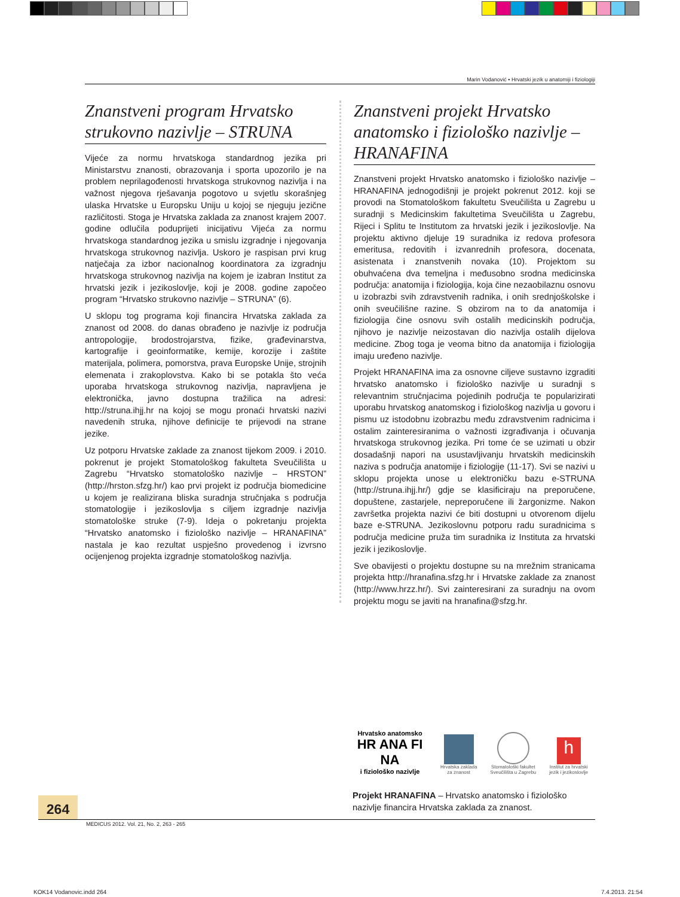Marin Vodanović • Hrvatski jezik u anatomiji i fiziologiji
Znanstveni program Hrvatsko strukovno nazivlje – STRUNA
Vijeće za normu hrvatskoga standardnog jezika pri Ministarstvu znanosti, obrazovanja i sporta upozorilo je na problem neprilagođenosti hrvatskoga strukovnog nazivlja i na važnost njegova rješavanja pogotovo u svjetlu skorašnjeg ulaska Hrvatske u Europsku Uniju u kojoj se njeguju jezične različitosti. Stoga je Hrvatska zaklada za znanost krajem 2007. godine odlučila poduprijeti inicijativu Vijeća za normu hrvatskoga standardnog jezika u smislu izgradnje i njegovanja hrvatskoga strukovnog nazivlja. Uskoro je raspisan prvi krug natječaja za izbor nacionalnog koordinatora za izgradnju hrvatskoga strukovnog nazivlja na kojem je izabran Institut za hrvatski jezik i jezikoslovlje, koji je 2008. godine započeo program “Hrvatsko strukovno nazivlje – STRUNA” (6).
U sklopu tog programa koji financira Hrvatska zaklada za znanost od 2008. do danas obrađeno je nazivlje iz područja antropologije, brodostrojarstva, fizike, građevinarstva, kartografije i geoinformatike, kemije, korozije i zaštite materijala, polimera, pomorstva, prava Europske Unije, strojnih elemenata i zrakoplovstva. Kako bi se potakla što veća uporaba hrvatskoga strukovnog nazivlja, napravljena je elektronička, javno dostupna tražilica na adresi: http://struna.ihjj.hr na kojoj se mogu pronaći hrvatski nazivi navedenih struka, njihove definicije te prijevodi na strane jezike.
Uz potporu Hrvatske zaklade za znanost tijekom 2009. i 2010. pokrenut je projekt Stomatološkog fakulteta Sveučilišta u Zagrebu “Hrvatsko stomatološko nazivlje – HRSTON” (http://hrston.sfzg.hr/) kao prvi projekt iz područja biomedicine u kojem je realizirana bliska suradnja stručnjaka s područja stomatologije i jezikoslovlja s ciljem izgradnje nazivlja stomatološke struke (7-9). Ideja o pokretanju projekta “Hrvatsko anatomsko i fiziološko nazivlje – HRANAFINA” nastala je kao rezultat uspješno provedenog i izvrsno ocijenjenog projekta izgradnje stomatološkog nazivlja.
Znanstveni projekt Hrvatsko anatomsko i fiziološko nazivlje – HRANAFINA
Znanstveni projekt Hrvatsko anatomsko i fiziološko nazivlje – HRANAFINA jednogodišnji je projekt pokrenut 2012. koji se provodi na Stomatološkom fakultetu Sveučilišta u Zagrebu u suradnji s Medicinskim fakultetima Sveučilišta u Zagrebu, Rijeci i Splitu te Institutom za hrvatski jezik i jezikoslovlje. Na projektu aktivno djeluje 19 suradnika iz redova profesora emeritusa, redovitih i izvanrednih profesora, docenata, asistenata i znanstvenih novaka (10). Projektom su obuhvaćena dva temeljna i međusobno srodna medicinska područja: anatomija i fiziologija, koja čine nezaobilaznu osnovu u izobrazbi svih zdravstvenih radnika, i onih srednjoškolske i onih sveučilišne razine. S obzirom na to da anatomija i fiziologija čine osnovu svih ostalih medicinskih područja, njihovo je nazivlje neizostavan dio nazivlja ostalih dijelova medicine. Zbog toga je veoma bitno da anatomija i fiziologija imaju uređeno nazivlje.
Projekt HRANAFINA ima za osnovne ciljeve sustavno izgraditi hrvatsko anatomsko i fiziološko nazivlje u suradnji s relevantnim stručnjacima pojedinih područja te popularizirati uporabu hrvatskog anatomskog i fiziološkog nazivlja u govoru i pismu uz istodobnu izobrazbu među zdravstvenim radnicima i ostalim zainteresiranima o važnosti izgrađivanja i očuvanja hrvatskoga strukovnog jezika. Pri tome će se uzimati u obzir dosadašnji napori na usustavljivanju hrvatskih medicinskih naziva s područja anatomije i fiziologije (11-17). Svi se nazivi u sklopu projekta unose u elektroničku bazu e-STRUNA (http://struna.ihjj.hr/) gdje se klasificiraju na preporučene, dopuštene, zastarjele, nepreporučene ili žargonizme. Nakon završetka projekta nazivi će biti dostupni u otvorenom dijelu baze e-STRUNA. Jezikoslovnu potporu radu suradnicima s područja medicine pruža tim suradnika iz Instituta za hrvatski jezik i jezikoslovlje.
Sve obavijesti o projektu dostupne su na mrežnim stranicama projekta http://hranafina.sfzg.hr i Hrvatske zaklade za znanost (http://www.hrzz.hr/). Svi zainteresirani za suradnju na ovom projektu mogu se javiti na hranafina@sfzg.hr.
Hrvatsko anatomsko
HR ANA FI NA
i fiziološko nazivlje
Hrvatska zaklada
za znanost
Stomatološki fakultet
Sveučilišta u Zagrebu
h
Institut za hrvatski
jezik i jezikoslovlje
Projekt HRANAFINA – Hrvatsko anatomsko i fiziološko nazivlje financira Hrvatska zaklada za znanost.
264
MEDICUS 2012. Vol. 21, No. 2, 263 - 265
KOK14 Vodanovic.indd 264 7.4.2013. 21:54